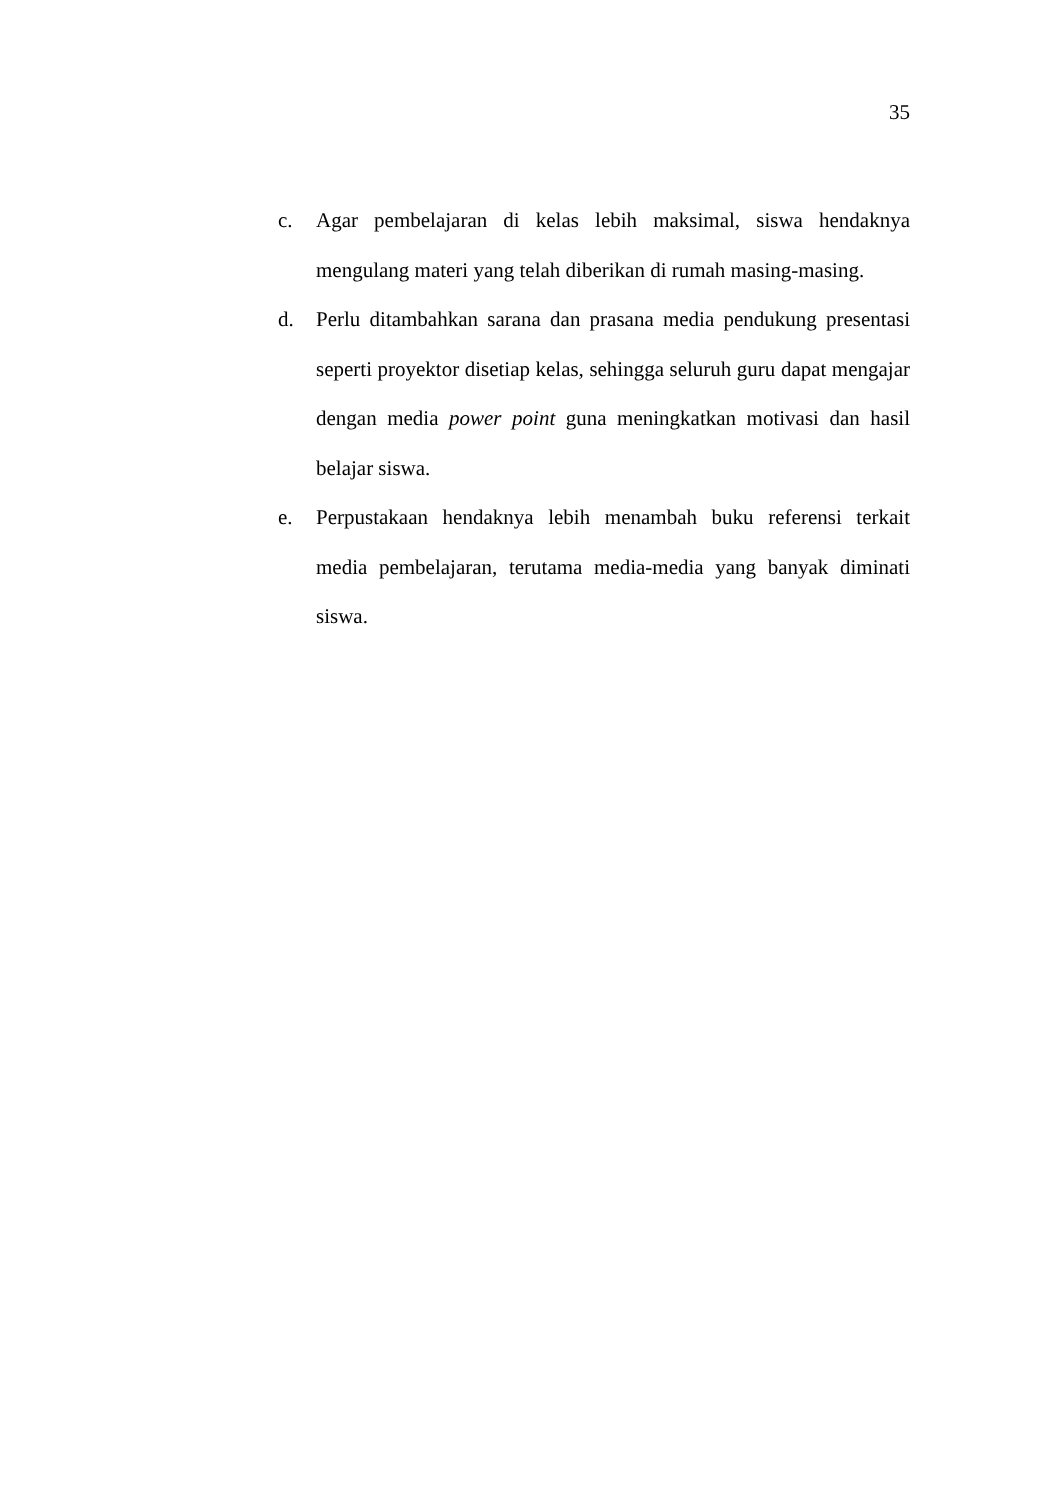35
c. Agar pembelajaran di kelas lebih maksimal, siswa hendaknya mengulang materi yang telah diberikan di rumah masing-masing.
d. Perlu ditambahkan sarana dan prasana media pendukung presentasi seperti proyektor disetiap kelas, sehingga seluruh guru dapat mengajar dengan media power point guna meningkatkan motivasi dan hasil belajar siswa.
e. Perpustakaan hendaknya lebih menambah buku referensi terkait media pembelajaran, terutama media-media yang banyak diminati siswa.